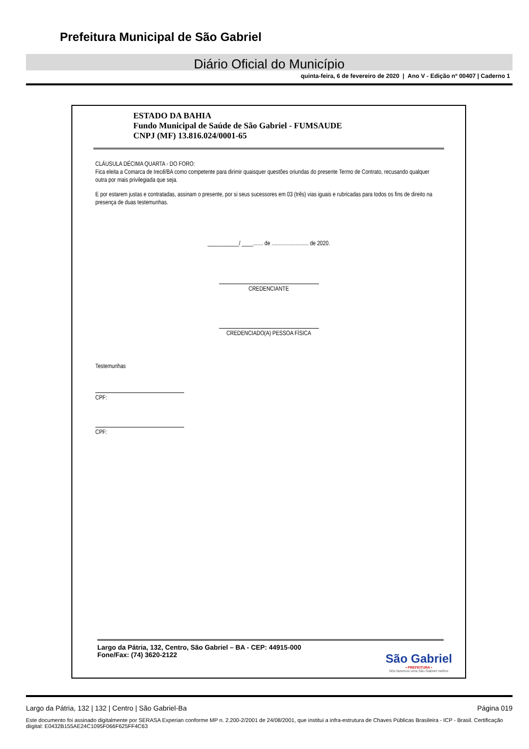Prefeitura Municipal de São Gabriel
Diário Oficial do Município
quinta-feira, 6 de fevereiro de 2020 | Ano V - Edição nº 00407 | Caderno 1
ESTADO DA BAHIA
Fundo Municipal de Saúde de São Gabriel - FUMSAUDE
CNPJ (MF) 13.816.024/0001-65
CLÁUSULA DÉCIMA QUARTA - DO FORO:
Fica eleita a Comarca de Irecê/BA como competente para dirimir quaisquer questões oriundas do presente Termo de Contrato, recusando qualquer outra por mais privilegiada que seja.
E por estarem justas e contratadas, assinam o presente, por si seus sucessores em 03 (três) vias iguais e rubricadas para todos os fins de direito na presença de duas testemunhas.
___________/ ____....... de .......................... de 2020.
CREDENCIANTE
CREDENCIADO(A) PESSOA FÍSICA
Testemunhas
CPF:
CPF:
Largo da Pátria, 132, Centro, São Gabriel – BA - CEP: 44915-000
Fone/Fax: (74) 3620-2122
São Gabriel
• PREFEITURA •
Nós fazemos uma São Gabriel melhor
Largo da Pátria, 132 | 132 | Centro | São Gabriel-Ba Página 019
Este documento foi assinado digitalmente por SERASA Experian conforme MP n. 2.200-2/2001 de 24/08/2001, que institui a infra-estrutura de Chaves Públicas Brasileira - ICP - Brasil. Certificação diigital: E0432B155AE24C1095F066F625FF4C63